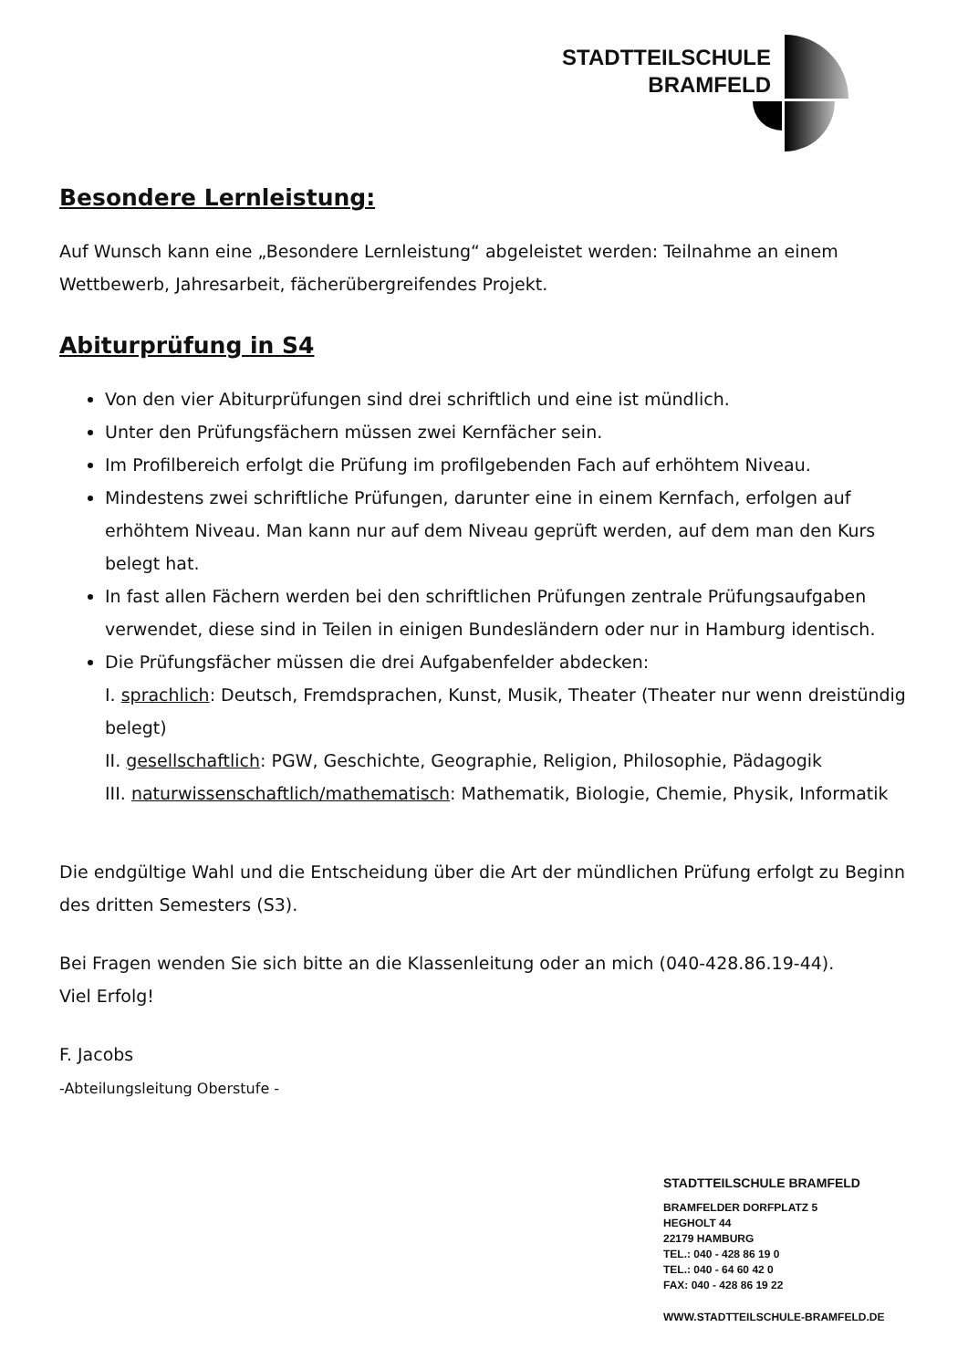STADTTEILSCHULE
BRAMFELD
Besondere Lernleistung:
Auf Wunsch kann eine „Besondere Lernleistung“ abgeleistet werden: Teilnahme an einem Wettbewerb, Jahresarbeit, fächerübergreifendes Projekt.
Abiturprüfung in S4
Von den vier Abiturprüfungen sind drei schriftlich und eine ist mündlich.
Unter den Prüfungsfächern müssen zwei Kernfächer sein.
Im Profilbereich erfolgt die Prüfung im profilgebenden Fach auf erhöhtem Niveau.
Mindestens zwei schriftliche Prüfungen, darunter eine in einem Kernfach, erfolgen auf erhöhtem Niveau. Man kann nur auf dem Niveau geprüft werden, auf dem man den Kurs belegt hat.
In fast allen Fächern werden bei den schriftlichen Prüfungen zentrale Prüfungsaufgaben verwendet, diese sind in Teilen in einigen Bundesländern oder nur in Hamburg identisch.
Die Prüfungsfächer müssen die drei Aufgabenfelder abdecken:
I. sprachlich: Deutsch, Fremdsprachen, Kunst, Musik, Theater (Theater nur wenn dreistündig belegt)
II. gesellschaftlich: PGW, Geschichte, Geographie, Religion, Philosophie, Pädagogik
III. naturwissenschaftlich/mathematisch: Mathematik, Biologie, Chemie, Physik, Informatik
Die endgültige Wahl und die Entscheidung über die Art der mündlichen Prüfung erfolgt zu Beginn des dritten Semesters (S3).
Bei Fragen wenden Sie sich bitte an die Klassenleitung oder an mich (040-428.86.19-44).
Viel Erfolg!
F. Jacobs
-Abteilungsleitung Oberstufe -
STADTTEILSCHULE BRAMFELD
BRAMFELDER DORFPLATZ 5
HEGHOLT 44
22179 HAMBURG
TEL.: 040 - 428 86 19 0
TEL.: 040 - 64 60 42 0
FAX: 040 - 428 86 19 22
WWW.STADTTEILSCHULE-BRAMFELD.DE